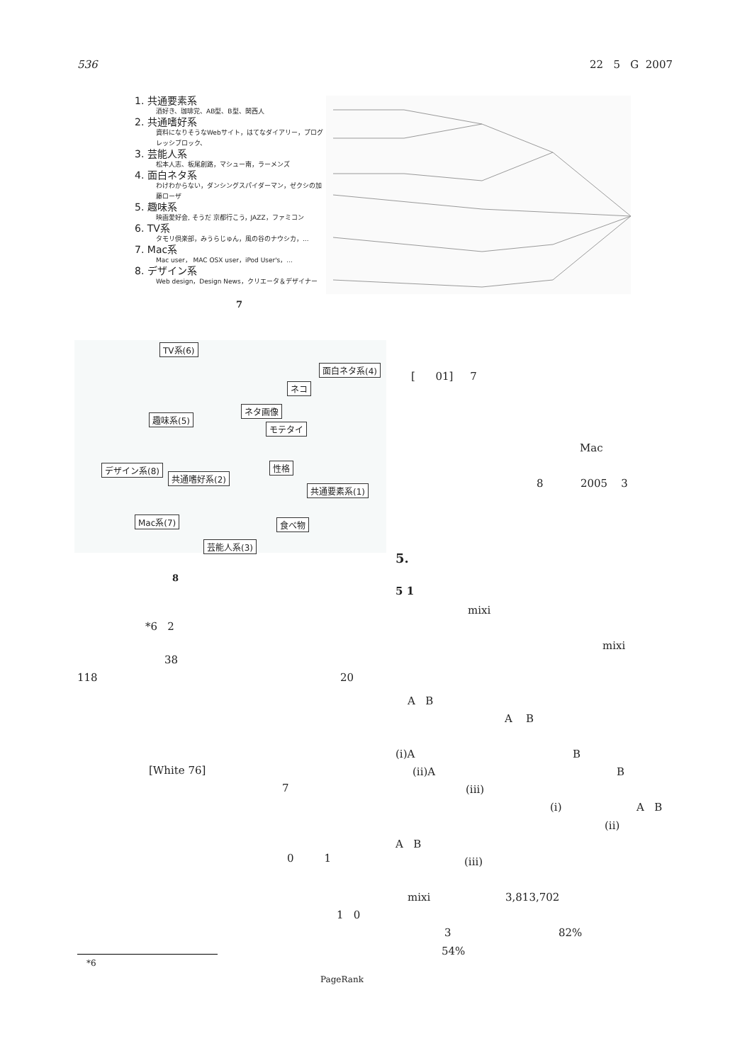536 22 5 G 2007
1. 共通要素系
酒好き、珈琲党、AB型、B型、関西人
2. 共通嗜好系
資料になりそうなWebサイト，はてなダイアリー，プログレッシブロック、
3. 芸能人系
松本人志、板尾創路，マシュー南，ラーメンズ
4. 面白ネタ系
わけわからない，ダンシングスパイダーマン，ゼクシの加藤ローザ
5. 趣味系
映画愛好会, そうだ 京都行こう，JAZZ，ファミコン
6. TV系
タモリ倶楽部，みうらじゅん，風の谷のナウシカ，...
7. Mac系
Mac user， MAC OSX user，iPod User's，...
8. デザイン系
Web design，Design News，クリエータ＆デザイナー
7
TV系(6)
面白ネタ系(4)
ネコ
ネタ画像
趣味系(5)
モテタイ
性格
デザイン系(8)
共通嗜好系(2)
共通要素系(1)
Mac系(7) 食べ物
芸能人系(3)
8
*6 2
38
118 20
[White 76]
7
0 1
1 0
*6
PageRank
[ 01] 7
Mac
8 2005 3
5.
5 1
mixi
mixi
A B
A B
(i)A B
(ii)A B
(iii)
(i) A B
(ii)
A B
(iii)
mixi 3,813,702
3 82%
54%